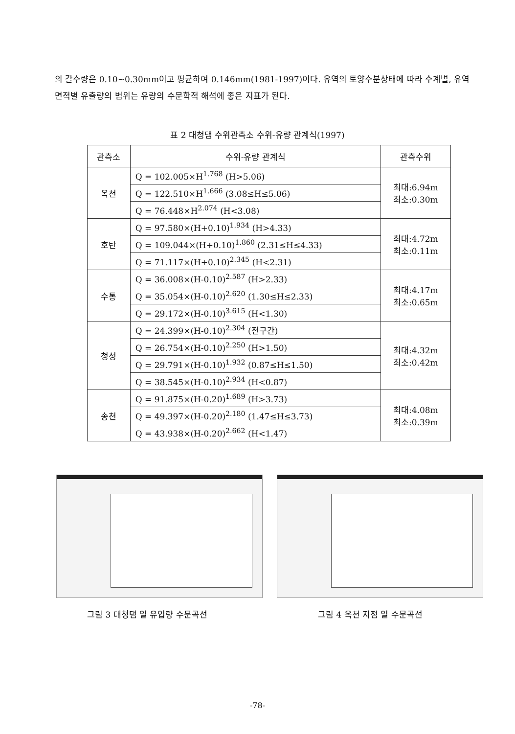의 갈수량은 0.10~0.30mm이고 평균하여 0.146mm(1981-1997)이다. 유역의 토양수분상태에 따라 수계별, 유역면적별 유출량의 범위는 유량의 수문학적 해석에 좋은 지표가 된다.
표 2 대청댐 수위관측소 수위-유량 관계식(1997)
| 관측소 | 수위-유량 관계식 | 관측수위 |
| --- | --- | --- |
| 옥천 | Q = 102.005×H<sup>1.768</sup> (H>5.06) | 최대:6.94m 최소:0.30m |
| | Q = 122.510×H<sup>1.666</sup> (3.08≤H≤5.06) | |
| | Q = 76.448×H<sup>2.074</sup> (H<3.08) | |
| 호탄 | Q = 97.580×(H+0.10)<sup>1.934</sup> (H>4.33) | 최대:4.72m 최소:0.11m |
| | Q = 109.044×(H+0.10)<sup>1.860</sup> (2.31≤H≤4.33) | |
| | Q = 71.117×(H+0.10)<sup>2.345</sup> (H<2.31) | |
| 수통 | Q = 36.008×(H-0.10)<sup>2.587</sup> (H>2.33) | 최대:4.17m 최소:0.65m |
| | Q = 35.054×(H-0.10)<sup>2.620</sup> (1.30≤H≤2.33) | |
| | Q = 29.172×(H-0.10)<sup>3.615</sup> (H<1.30) | |
| 청성 | Q = 24.399×(H-0.10)<sup>2.304</sup> (전구간) | 최대:4.32m 최소:0.42m |
| | Q = 26.754×(H-0.10)<sup>2.250</sup> (H>1.50) | |
| | Q = 29.791×(H-0.10)<sup>1.932</sup> (0.87≤H≤1.50) | |
| | Q = 38.545×(H-0.10)<sup>2.934</sup> (H<0.87) | |
| 송천 | Q = 91.875×(H-0.20)<sup>1.689</sup> (H>3.73) | 최대:4.08m 최소:0.39m |
| | Q = 49.397×(H-0.20)<sup>2.180</sup> (1.47≤H≤3.73) | |
| | Q = 43.938×(H-0.20)<sup>2.662</sup> (H<1.47) | |
그림 3 대청댐 일 유입량 수문곡선 그림 4 옥천 지점 일 수문곡선
-78-